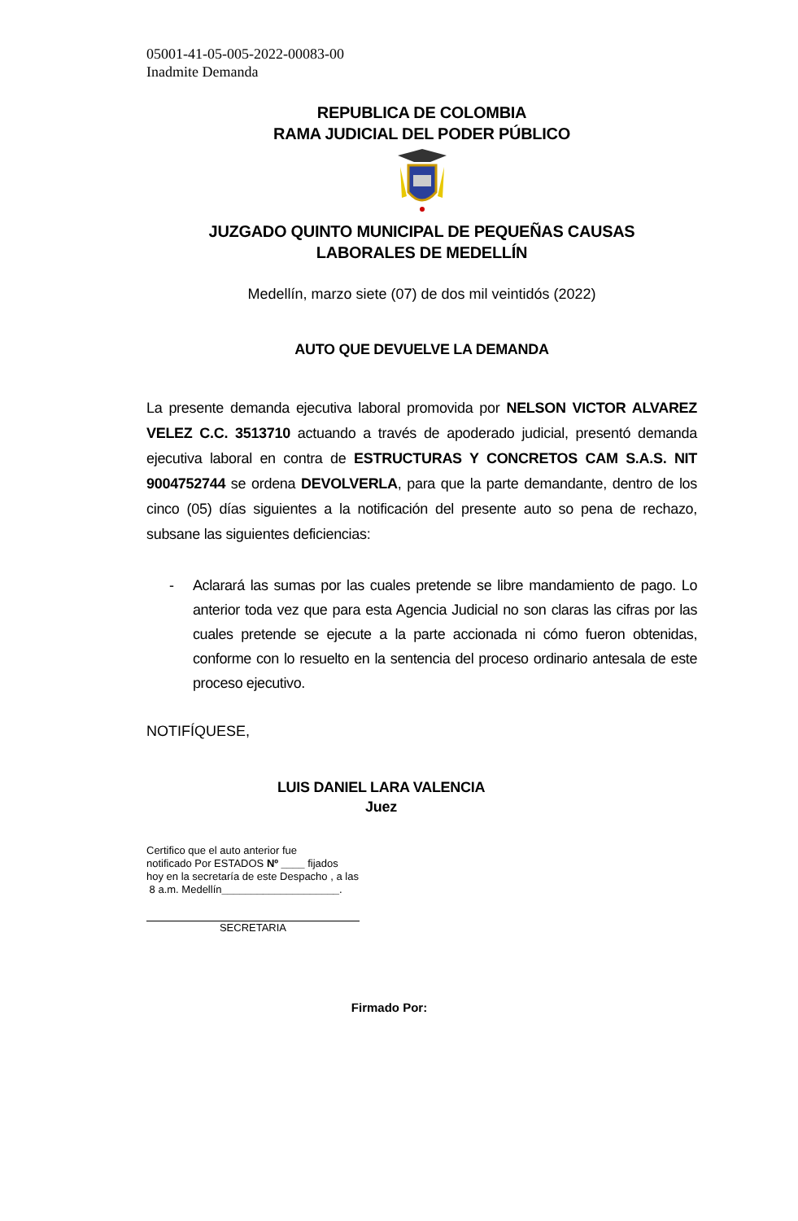05001-41-05-005-2022-00083-00
Inadmite Demanda
REPUBLICA DE COLOMBIA
RAMA JUDICIAL DEL PODER PÚBLICO
JUZGADO QUINTO MUNICIPAL DE PEQUEÑAS CAUSAS
LABORALES DE MEDELLÍN
Medellín, marzo siete (07) de dos mil veintidós (2022)
AUTO QUE DEVUELVE LA DEMANDA
La presente demanda ejecutiva laboral promovida por NELSON VICTOR ALVAREZ VELEZ C.C. 3513710 actuando a través de apoderado judicial, presentó demanda ejecutiva laboral en contra de ESTRUCTURAS Y CONCRETOS CAM S.A.S. NIT 9004752744 se ordena DEVOLVERLA, para que la parte demandante, dentro de los cinco (05) días siguientes a la notificación del presente auto so pena de rechazo, subsane las siguientes deficiencias:
- Aclarará las sumas por las cuales pretende se libre mandamiento de pago. Lo anterior toda vez que para esta Agencia Judicial no son claras las cifras por las cuales pretende se ejecute a la parte accionada ni cómo fueron obtenidas, conforme con lo resuelto en la sentencia del proceso ordinario antesala de este proceso ejecutivo.
NOTIFÍQUESE,
LUIS DANIEL LARA VALENCIA
Juez
Certifico que el auto anterior fue
notificado Por ESTADOS Nº ____ fijados
hoy en la secretaría de este Despacho , a las
8 a.m. Medellín____________________.
SECRETARIA
Firmado Por: